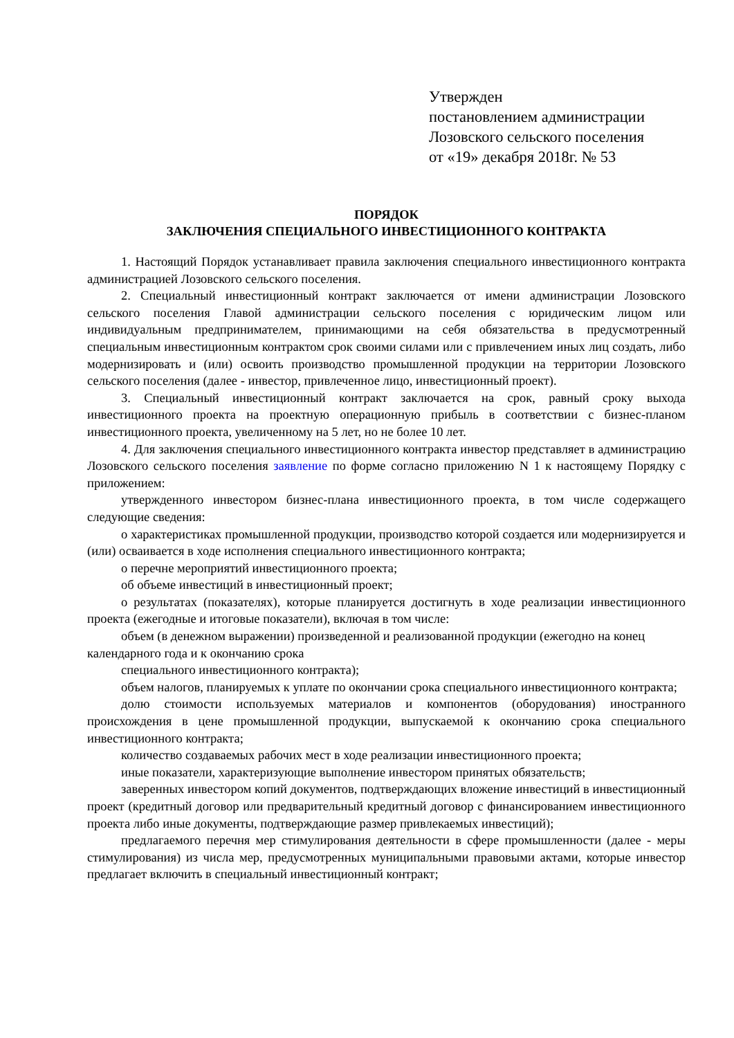Утвержден
постановлением администрации
Лозовского сельского поселения
от «19» декабря 2018г. № 53
ПОРЯДОК
ЗАКЛЮЧЕНИЯ СПЕЦИАЛЬНОГО ИНВЕСТИЦИОННОГО КОНТРАКТА
1. Настоящий Порядок устанавливает правила заключения специального инвестиционного контракта администрацией Лозовского сельского поселения.
2. Специальный инвестиционный контракт заключается от имени администрации Лозовского сельского поселения Главой администрации сельского поселения с юридическим лицом или индивидуальным предпринимателем, принимающими на себя обязательства в предусмотренный специальным инвестиционным контрактом срок своими силами или с привлечением иных лиц создать, либо модернизировать и (или) освоить производство промышленной продукции на территории Лозовского сельского поселения (далее - инвестор, привлеченное лицо, инвестиционный проект).
3. Специальный инвестиционный контракт заключается на срок, равный сроку выхода инвестиционного проекта на проектную операционную прибыль в соответствии с бизнес-планом инвестиционного проекта, увеличенному на 5 лет, но не более 10 лет.
4. Для заключения специального инвестиционного контракта инвестор представляет в администрацию Лозовского сельского поселения заявление по форме согласно приложению N 1 к настоящему Порядку с приложением:
утвержденного инвестором бизнес-плана инвестиционного проекта, в том числе содержащего следующие сведения:
о характеристиках промышленной продукции, производство которой создается или модернизируется и (или) осваивается в ходе исполнения специального инвестиционного контракта;
о перечне мероприятий инвестиционного проекта;
об объеме инвестиций в инвестиционный проект;
о результатах (показателях), которые планируется достигнуть в ходе реализации инвестиционного проекта (ежегодные и итоговые показатели), включая в том числе:
объем (в денежном выражении) произведенной и реализованной продукции (ежегодно на конец календарного года и к окончанию срока
специального инвестиционного контракта);
объем налогов, планируемых к уплате по окончании срока специального инвестиционного контракта;
долю стоимости используемых материалов и компонентов (оборудования) иностранного происхождения в цене промышленной продукции, выпускаемой к окончанию срока специального инвестиционного контракта;
количество создаваемых рабочих мест в ходе реализации инвестиционного проекта;
иные показатели, характеризующие выполнение инвестором принятых обязательств;
заверенных инвестором копий документов, подтверждающих вложение инвестиций в инвестиционный проект (кредитный договор или предварительный кредитный договор с финансированием инвестиционного проекта либо иные документы, подтверждающие размер привлекаемых инвестиций);
предлагаемого перечня мер стимулирования деятельности в сфере промышленности (далее - меры стимулирования) из числа мер, предусмотренных муниципальными правовыми актами, которые инвестор предлагает включить в специальный инвестиционный контракт;